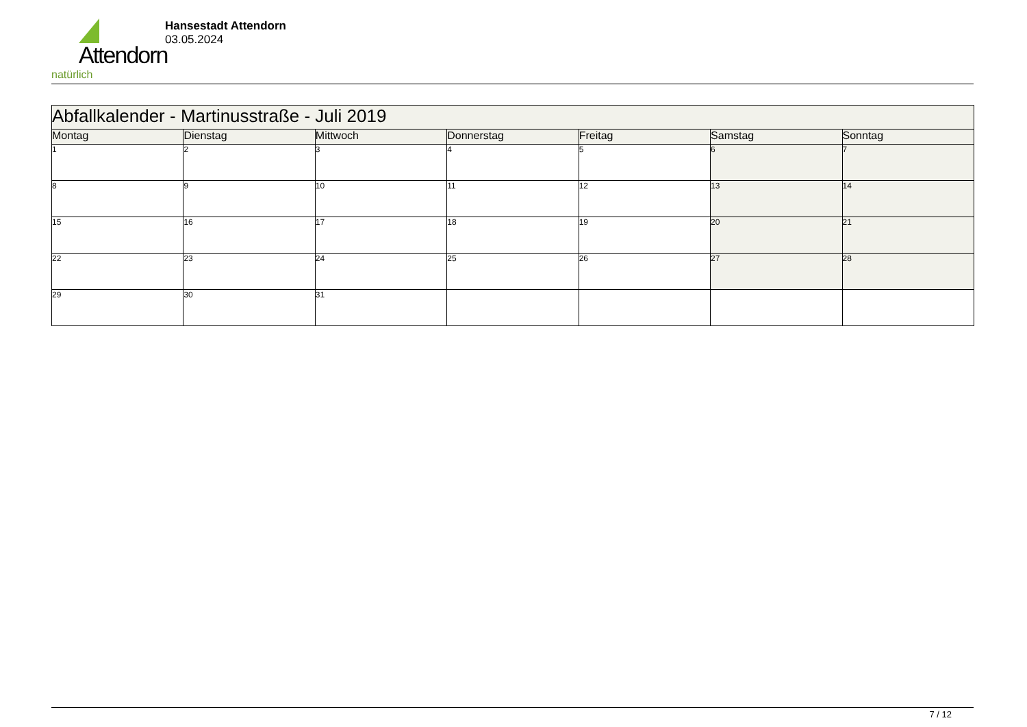Attendorn
natürlich
Hansestadt Attendorn
03.05.2024
| Abfallkalender - Martinusstraße - Juli 2019 | | | | | | |
| --- | --- | --- | --- | --- | --- | --- |
| Montag | Dienstag | Mittwoch | Donnerstag | Freitag | Samstag | Sonntag |
| 1 | 2 | 3 | 4 | 5 | 6 | 7 |
| 8 | 9 | 10 | 11 | 12 | 13 | 14 |
| 15 | 16 | 17 | 18 | 19 | 20 | 21 |
| 22 | 23 | 24 | 25 | 26 | 27 | 28 |
| 29 | 30 | 31 | | | | |
7 / 12